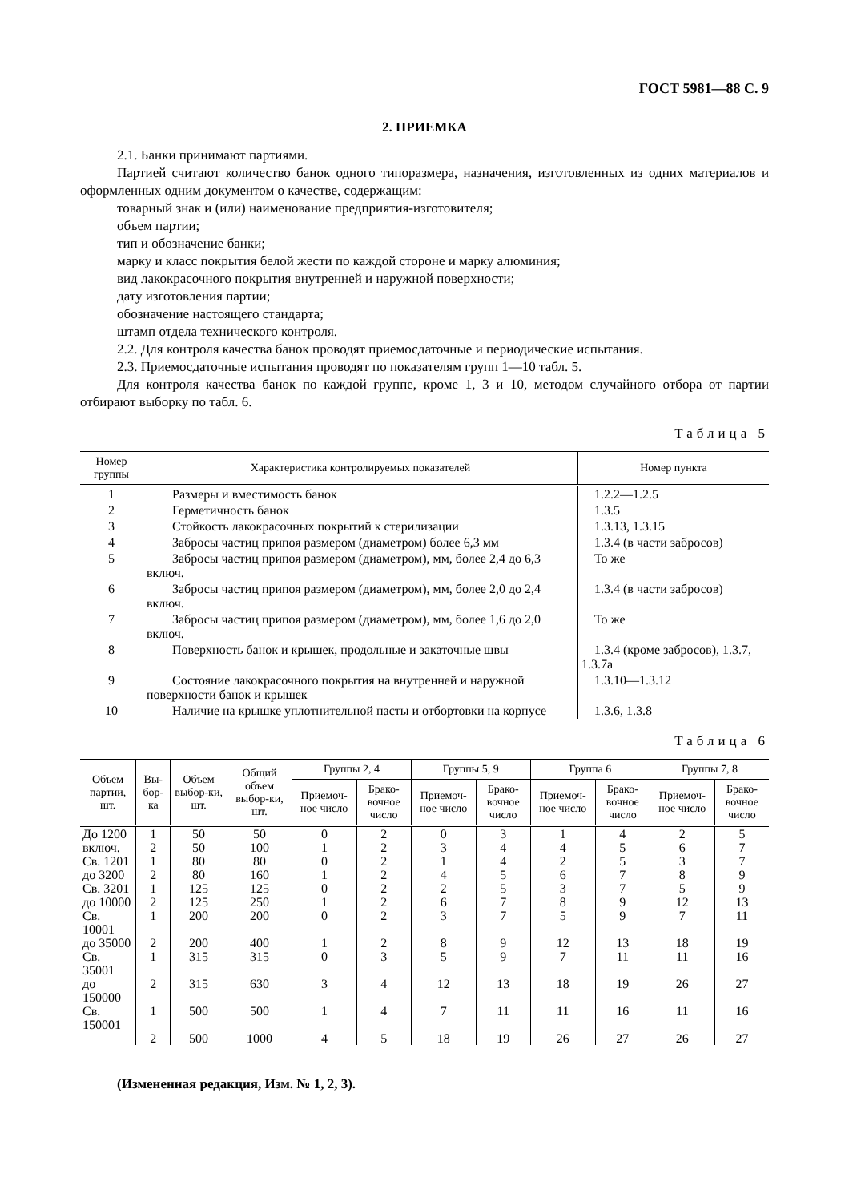ГОСТ 5981—88 С. 9
2. ПРИЕМКА
2.1. Банки принимают партиями.
Партией считают количество банок одного типоразмера, назначения, изготовленных из одних материалов и оформленных одним документом о качестве, содержащим:
товарный знак и (или) наименование предприятия-изготовителя;
объем партии;
тип и обозначение банки;
марку и класс покрытия белой жести по каждой стороне и марку алюминия;
вид лакокрасочного покрытия внутренней и наружной поверхности;
дату изготовления партии;
обозначение настоящего стандарта;
штамп отдела технического контроля.
2.2. Для контроля качества банок проводят приемосдаточные и периодические испытания.
2.3. Приемосдаточные испытания проводят по показателям групп 1—10 табл. 5.
Для контроля качества банок по каждой группе, кроме 1, 3 и 10, методом случайного отбора от партии отбирают выборку по табл. 6.
Таблица 5
| Номер группы | Характеристика контролируемых показателей | Номер пункта |
| --- | --- | --- |
| 1 | Размеры и вместимость банок | 1.2.2—1.2.5 |
| 2 | Герметичность банок | 1.3.5 |
| 3 | Стойкость лакокрасочных покрытий к стерилизации | 1.3.13, 1.3.15 |
| 4 | Забросы частиц припоя размером (диаметром) более 6,3 мм | 1.3.4 (в части забросов) |
| 5 | Забросы частиц припоя размером (диаметром), мм, более 2,4 до 6,3 включ. | То же |
| 6 | Забросы частиц припоя размером (диаметром), мм, более 2,0 до 2,4 включ. | 1.3.4 (в части забросов) |
| 7 | Забросы частиц припоя размером (диаметром), мм, более 1,6 до 2,0 включ. | То же |
| 8 | Поверхность банок и крышек, продольные и закаточные швы | 1.3.4 (кроме забросов), 1.3.7, 1.3.7а |
| 9 | Состояние лакокрасочного покрытия на внутренней и наружной поверхности банок и крышек | 1.3.10—1.3.12 |
| 10 | Наличие на крышке уплотнительной пасты и отбортовки на корпусе | 1.3.6, 1.3.8 |
Таблица 6
| Объем партии, шт. | Вы-бор-ка | Объем выбор-ки, шт. | Общий объем выбор-ки, шт. | Группы 2, 4 | | Группы 5, 9 | | Группа 6 | | Группы 7, 8 | |
| --- | --- | --- | --- | --- | --- | --- | --- | --- | --- | --- | --- |
| | | | | Приемоч-ное число | Брако-вочное число | Приемоч-ное число | Брако-вочное число | Приемоч-ное число | Брако-вочное число | Приемоч-ное число | Брако-вочное число |
| До 1200 | 1 | 50 | 50 | 0 | 2 | 0 | 3 | 1 | 4 | 2 | 5 |
| включ. | 2 | 50 | 100 | 1 | 2 | 3 | 4 | 4 | 5 | 6 | 7 |
| Св. 1201 | 1 | 80 | 80 | 0 | 2 | 1 | 4 | 2 | 5 | 3 | 7 |
| до 3200 | 2 | 80 | 160 | 1 | 2 | 4 | 5 | 6 | 7 | 8 | 9 |
| Св. 3201 | 1 | 125 | 125 | 0 | 2 | 2 | 5 | 3 | 7 | 5 | 9 |
| до 10000 | 2 | 125 | 250 | 1 | 2 | 6 | 7 | 8 | 9 | 12 | 13 |
| Св. 10001 | 1 | 200 | 200 | 0 | 2 | 3 | 7 | 5 | 9 | 7 | 11 |
| до 35000 | 2 | 200 | 400 | 1 | 2 | 8 | 9 | 12 | 13 | 18 | 19 |
| Св. 35001 | 1 | 315 | 315 | 0 | 3 | 5 | 9 | 7 | 11 | 11 | 16 |
| до 150000 | 2 | 315 | 630 | 3 | 4 | 12 | 13 | 18 | 19 | 26 | 27 |
| Св. 150001 | 1 | 500 | 500 | 1 | 4 | 7 | 11 | 11 | 16 | 11 | 16 |
| | 2 | 500 | 1000 | 4 | 5 | 18 | 19 | 26 | 27 | 26 | 27 |
(Измененная редакция, Изм. № 1, 2, 3).